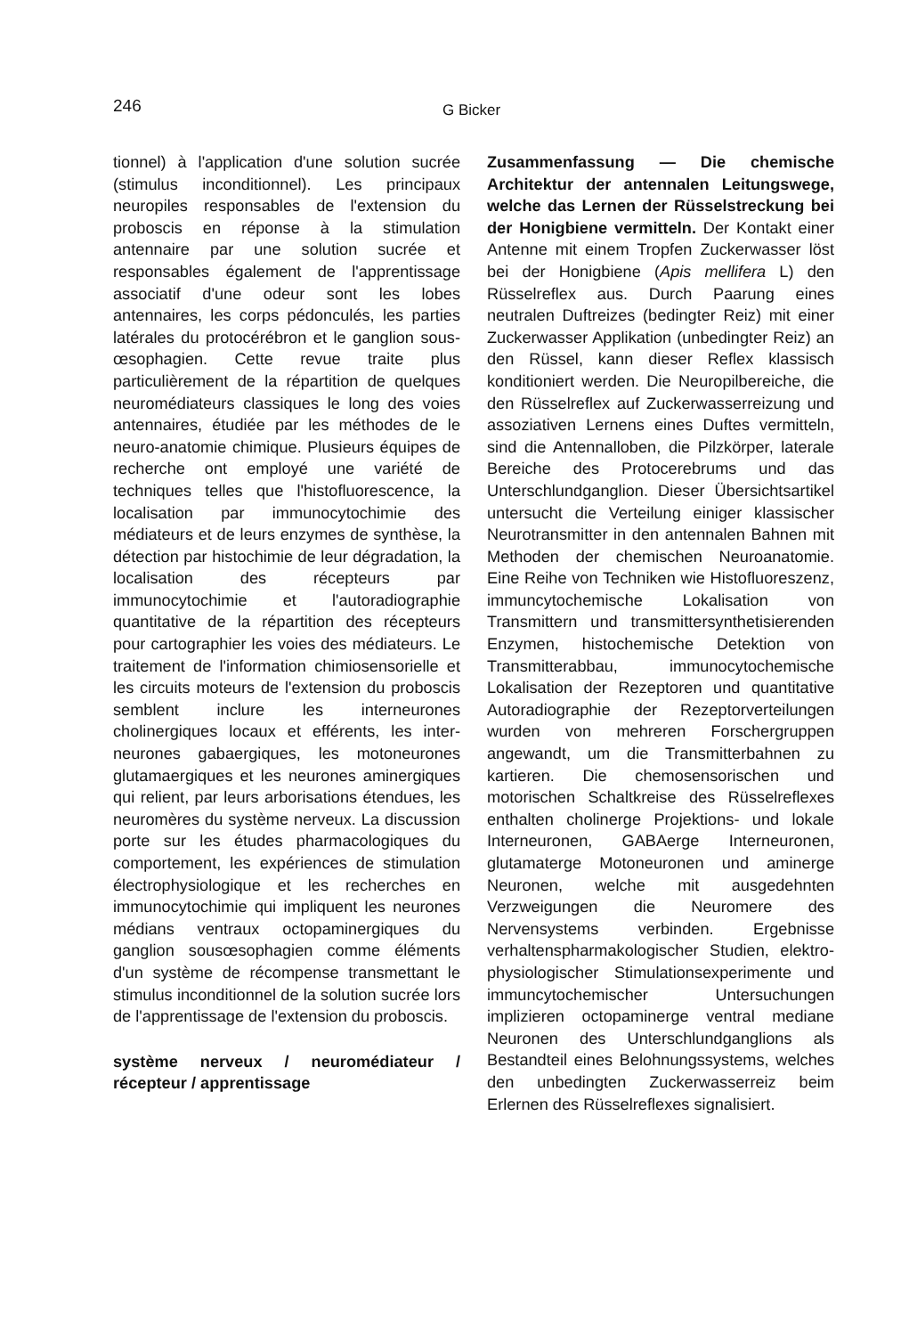246 G Bicker
tionnel) à l'application d'une solution sucrée (stimulus inconditionnel). Les principaux neuropiles responsables de l'extension du proboscis en réponse à la stimulation antennaire par une solution sucrée et responsables également de l'apprentissage associatif d'une odeur sont les lobes antennaires, les corps pédonculés, les parties latérales du protocérébron et le ganglion sous-œsophagien. Cette revue traite plus particulièrement de la répartition de quelques neuromédiateurs classiques le long des voies antennaires, étudiée par les méthodes de le neuro-anatomie chimique. Plusieurs équipes de recherche ont employé une variété de techniques telles que l'histofluorescence, la localisation par immunocytochimie des médiateurs et de leurs enzymes de synthèse, la détection par histochimie de leur dégradation, la localisation des récepteurs par immunocytochimie et l'autoradiographie quantitative de la répartition des récepteurs pour cartographier les voies des médiateurs. Le traitement de l'information chimiosensorielle et les circuits moteurs de l'extension du proboscis semblent inclure les interneurones cholinergiques locaux et efférents, les inter-neurones gabaergiques, les motoneurones glutamaergiques et les neurones aminergiques qui relient, par leurs arborisations étendues, les neuromères du système nerveux. La discussion porte sur les études pharmacologiques du comportement, les expériences de stimulation électrophysiologique et les recherches en immunocytochimie qui impliquent les neurones médians ventraux octopaminergiques du ganglion sousœsophagien comme éléments d'un système de récompense transmettant le stimulus inconditionnel de la solution sucrée lors de l'apprentissage de l'extension du proboscis.
système nerveux / neuromédiateur / récepteur / apprentissage
Zusammenfassung — Die chemische Architektur der antennalen Leitungswege, welche das Lernen der Rüsselstreckung bei der Honigbiene vermitteln. Der Kontakt einer Antenne mit einem Tropfen Zuckerwasser löst bei der Honigbiene (Apis mellifera L) den Rüsselreflex aus. Durch Paarung eines neutralen Duftreizes (bedingter Reiz) mit einer Zuckerwasser Applikation (unbedingter Reiz) an den Rüssel, kann dieser Reflex klassisch konditioniert werden. Die Neuropilbereiche, die den Rüsselreflex auf Zuckerwasserreizung und assoziativen Lernens eines Duftes vermitteln, sind die Antennalloben, die Pilzkörper, laterale Bereiche des Protocerebrums und das Unterschlundganglion. Dieser Übersichtsartikel untersucht die Verteilung einiger klassischer Neurotransmitter in den antennalen Bahnen mit Methoden der chemischen Neuroanatomie. Eine Reihe von Techniken wie Histofluoreszenz, immuncytochemische Lokalisation von Transmittern und transmittersynthetisierenden Enzymen, histochemische Detektion von Transmitterabbau, immunocytochemische Lokalisation der Rezeptoren und quantitative Autoradiographie der Rezeptorverteilungen wurden von mehreren Forschergruppen angewandt, um die Transmitterbahnen zu kartieren. Die chemosensorischen und motorischen Schaltkreise des Rüsselreflexes enthalten cholinerge Projektions- und lokale Interneuronen, GABAerge Interneuronen, glutamaterge Motoneuronen und aminerge Neuronen, welche mit ausgedehnten Verzweigungen die Neuromere des Nervensystems verbinden. Ergebnisse verhaltenspharmakologischer Studien, elektro-physiologischer Stimulationsexperimente und immuncytochemischer Untersuchungen implizieren octopaminerge ventral mediane Neuronen des Unterschlundganglions als Bestandteil eines Belohnungssystems, welches den unbedingten Zuckerwasserreiz beim Erlernen des Rüsselreflexes signalisiert.